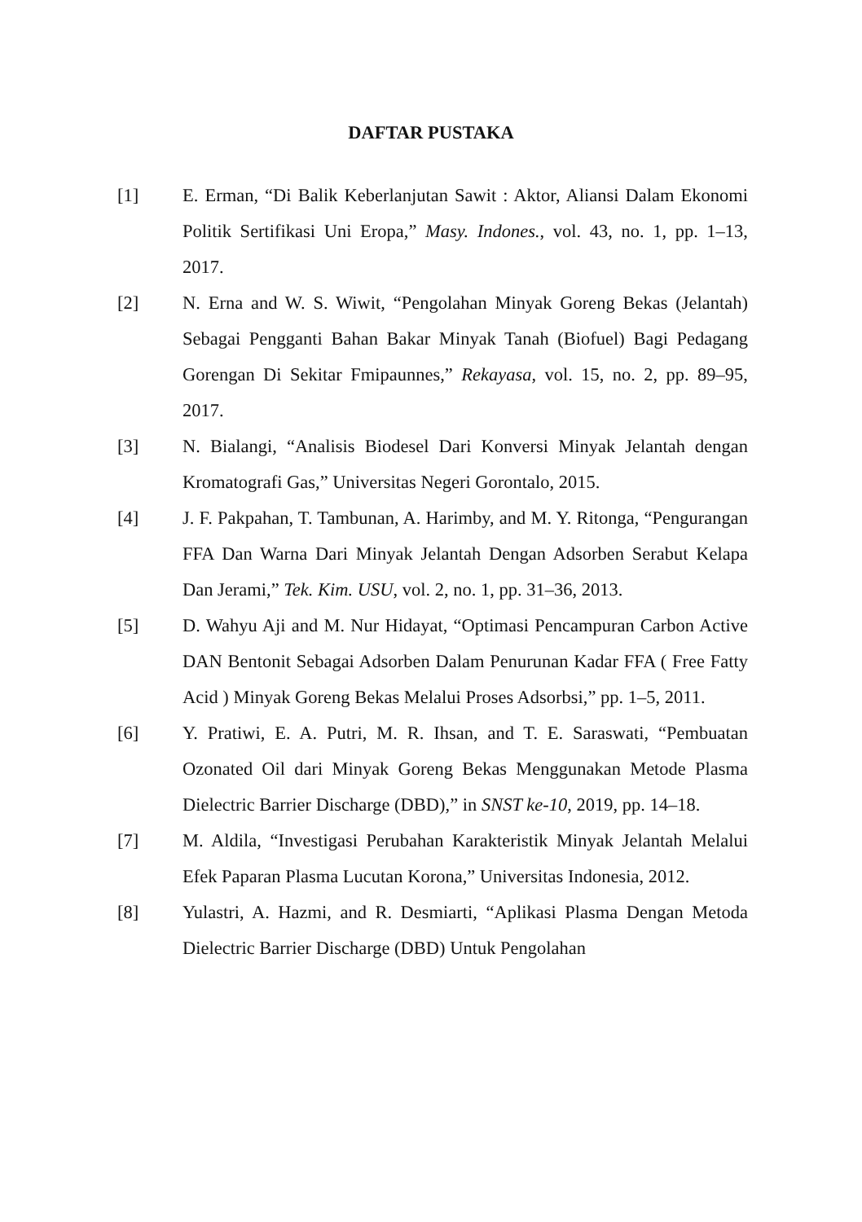DAFTAR PUSTAKA
[1] E. Erman, “Di Balik Keberlanjutan Sawit : Aktor, Aliansi Dalam Ekonomi Politik Sertifikasi Uni Eropa,” Masy. Indones., vol. 43, no. 1, pp. 1–13, 2017.
[2] N. Erna and W. S. Wiwit, “Pengolahan Minyak Goreng Bekas (Jelantah) Sebagai Pengganti Bahan Bakar Minyak Tanah (Biofuel) Bagi Pedagang Gorengan Di Sekitar Fmipaunnes,” Rekayasa, vol. 15, no. 2, pp. 89–95, 2017.
[3] N. Bialangi, “Analisis Biodesel Dari Konversi Minyak Jelantah dengan Kromatografi Gas,” Universitas Negeri Gorontalo, 2015.
[4] J. F. Pakpahan, T. Tambunan, A. Harimby, and M. Y. Ritonga, “Pengurangan FFA Dan Warna Dari Minyak Jelantah Dengan Adsorben Serabut Kelapa Dan Jerami,” Tek. Kim. USU, vol. 2, no. 1, pp. 31–36, 2013.
[5] D. Wahyu Aji and M. Nur Hidayat, “Optimasi Pencampuran Carbon Active DAN Bentonit Sebagai Adsorben Dalam Penurunan Kadar FFA ( Free Fatty Acid ) Minyak Goreng Bekas Melalui Proses Adsorbsi,” pp. 1–5, 2011.
[6] Y. Pratiwi, E. A. Putri, M. R. Ihsan, and T. E. Saraswati, “Pembuatan Ozonated Oil dari Minyak Goreng Bekas Menggunakan Metode Plasma Dielectric Barrier Discharge (DBD),” in SNST ke-10, 2019, pp. 14–18.
[7] M. Aldila, “Investigasi Perubahan Karakteristik Minyak Jelantah Melalui Efek Paparan Plasma Lucutan Korona,” Universitas Indonesia, 2012.
[8] Yulastri, A. Hazmi, and R. Desmiarti, “Aplikasi Plasma Dengan Metoda Dielectric Barrier Discharge (DBD) Untuk Pengolahan